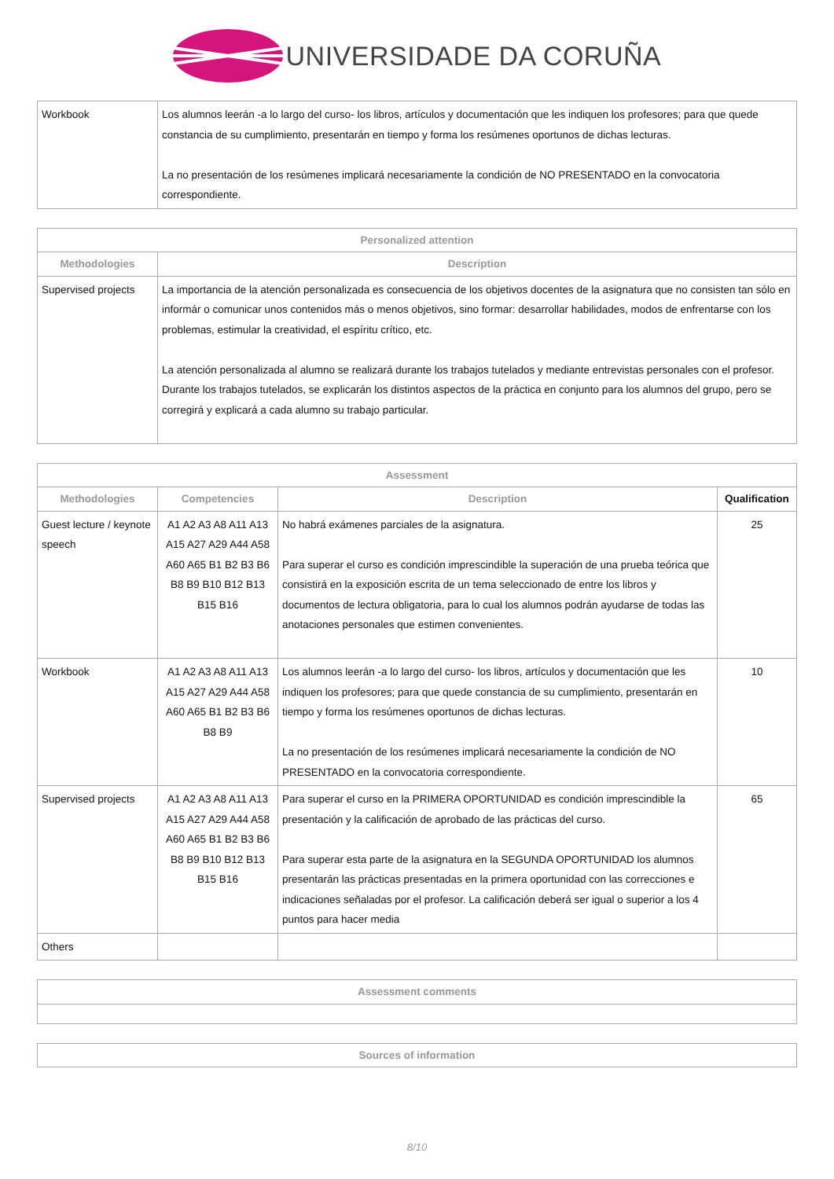UNIVERSIDADE DA CORUÑA
| Workbook | Los alumnos leerán -a lo largo del curso- los libros, artículos y documentación que les indiquen los profesores; para que quede constancia de su cumplimiento, presentarán en tiempo y forma los resúmenes oportunos de dichas lecturas. La no presentación de los resúmenes implicará necesariamente la condición de NO PRESENTADO en la convocatoria correspondiente. |
| Personalized attention | |
| --- | --- |
| Methodologies | Description |
| Supervised projects | La importancia de la atención personalizada es consecuencia de los objetivos docentes de la asignatura que no consisten tan sólo en informár o comunicar unos contenidos más o menos objetivos, sino formar: desarrollar habilidades, modos de enfrentarse con los problemas, estimular la creatividad, el espíritu crítico, etc. La atención personalizada al alumno se realizará durante los trabajos tutelados y mediante entrevistas personales con el profesor. Durante los trabajos tutelados, se explicarán los distintos aspectos de la práctica en conjunto para los alumnos del grupo, pero se corregirá y explicará a cada alumno su trabajo particular. |
| Assessment | | | |
| --- | --- | --- | --- |
| Methodologies | Competencies | Description | Qualification |
| Guest lecture / keynote speech | A1 A2 A3 A8 A11 A13 A15 A27 A29 A44 A58 A60 A65 B1 B2 B3 B6 B8 B9 B10 B12 B13 B15 B16 | No habrá exámenes parciales de la asignatura. Para superar el curso es condición imprescindible la superación de una prueba teórica que consistirá en la exposición escrita de un tema seleccionado de entre los libros y documentos de lectura obligatoria, para lo cual los alumnos podrán ayudarse de todas las anotaciones personales que estimen convenientes. | 25 |
| Workbook | A1 A2 A3 A8 A11 A13 A15 A27 A29 A44 A58 A60 A65 B1 B2 B3 B6 B8 B9 | Los alumnos leerán -a lo largo del curso- los libros, artículos y documentación que les indiquen los profesores; para que quede constancia de su cumplimiento, presentarán en tiempo y forma los resúmenes oportunos de dichas lecturas. La no presentación de los resúmenes implicará necesariamente la condición de NO PRESENTADO en la convocatoria correspondiente. | 10 |
| Supervised projects | A1 A2 A3 A8 A11 A13 A15 A27 A29 A44 A58 A60 A65 B1 B2 B3 B6 B8 B9 B10 B12 B13 B15 B16 | Para superar el curso en la PRIMERA OPORTUNIDAD es condición imprescindible la presentación y la calificación de aprobado de las prácticas del curso. Para superar esta parte de la asignatura en la SEGUNDA OPORTUNIDAD los alumnos presentarán las prácticas presentadas en la primera oportunidad con las correcciones e indicaciones señaladas por el profesor. La calificación deberá ser igual o superior a los 4 puntos para hacer media | 65 |
| Others | | | |
| Assessment comments |
| --- |
| Sources of information |
| --- |
8/10